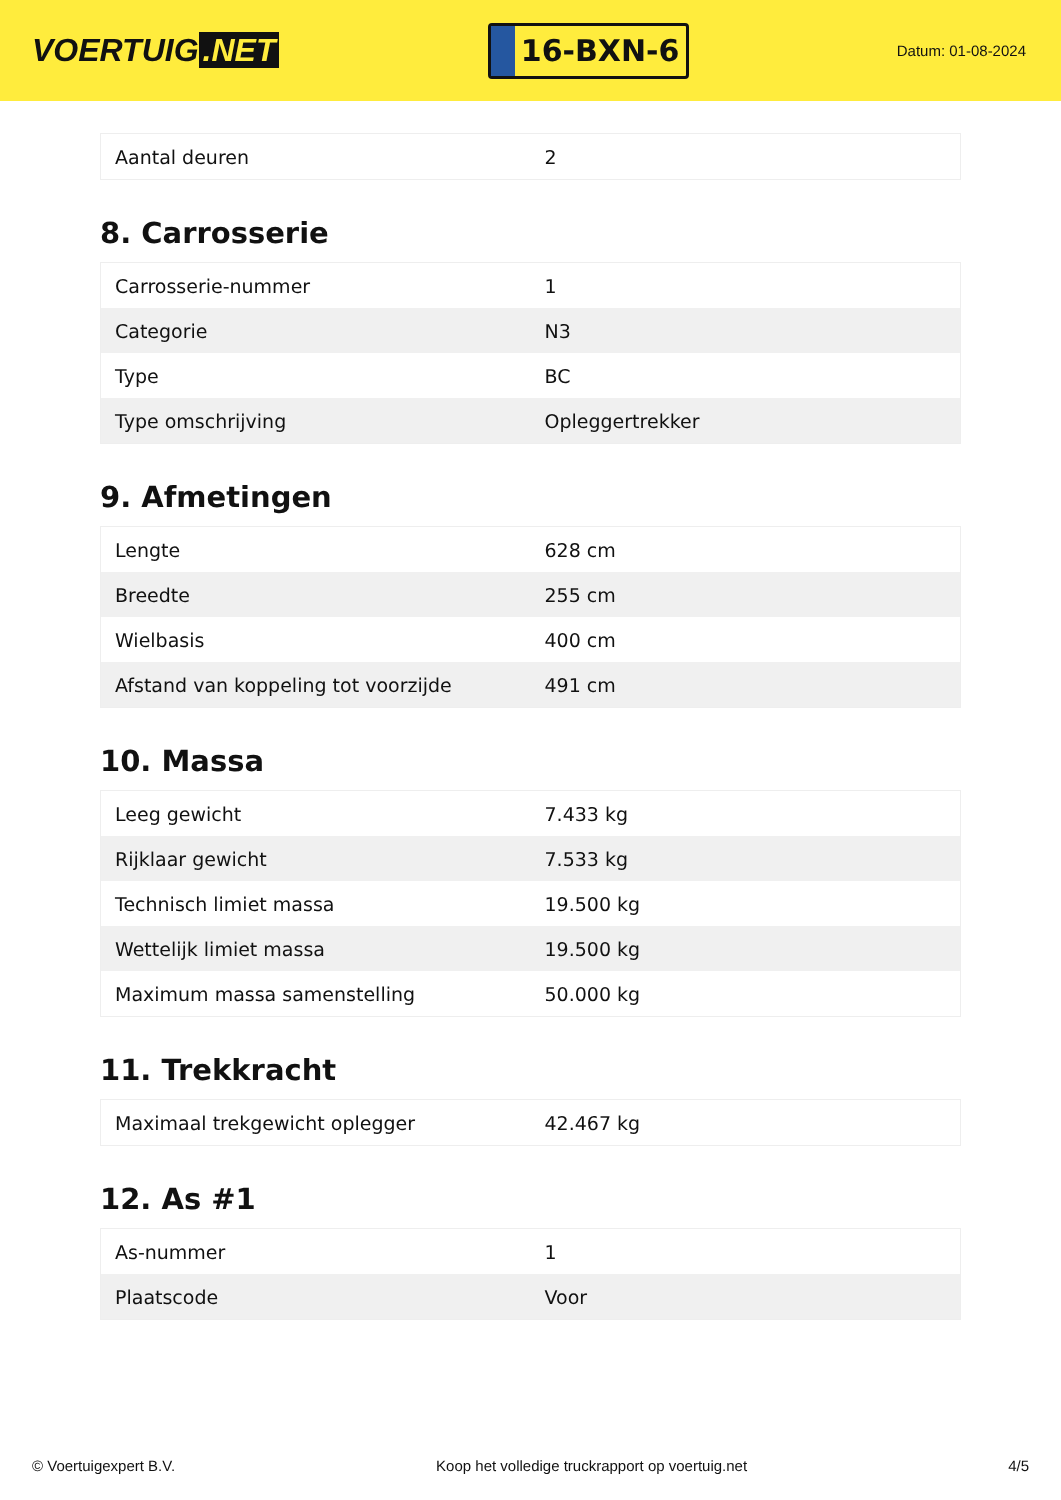VOERTUIG.NET
16-BXN-6
Datum: 01-08-2024
| Aantal deuren | 2 |
8. Carrosserie
| Carrosserie-nummer | 1 |
| Categorie | N3 |
| Type | BC |
| Type omschrijving | Opleggertrekker |
9. Afmetingen
| Lengte | 628 cm |
| Breedte | 255 cm |
| Wielbasis | 400 cm |
| Afstand van koppeling tot voorzijde | 491 cm |
10. Massa
| Leeg gewicht | 7.433 kg |
| Rijklaar gewicht | 7.533 kg |
| Technisch limiet massa | 19.500 kg |
| Wettelijk limiet massa | 19.500 kg |
| Maximum massa samenstelling | 50.000 kg |
11. Trekkracht
| Maximaal trekgewicht oplegger | 42.467 kg |
12. As #1
| As-nummer | 1 |
| Plaatscode | Voor |
© Voertuigexpert B.V. Koop het volledige truckrapport op voertuig.net 4/5